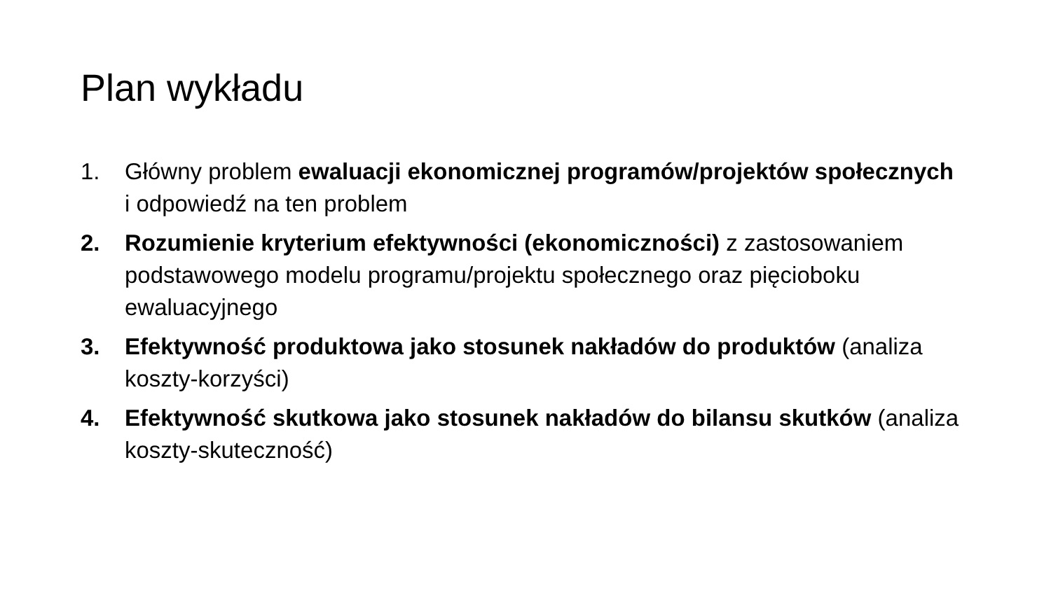Plan wykładu
1. Główny problem ewaluacji ekonomicznej programów/projektów społecznych i odpowiedź na ten problem
2. Rozumienie kryterium efektywności (ekonomiczności) z zastosowaniem podstawowego modelu programu/projektu społecznego oraz pięcioboku ewaluacyjnego
3. Efektywność produktowa jako stosunek nakładów do produktów (analiza koszty-korzyści)
4. Efektywność skutkowa jako stosunek nakładów do bilansu skutków (analiza koszty-skuteczność)